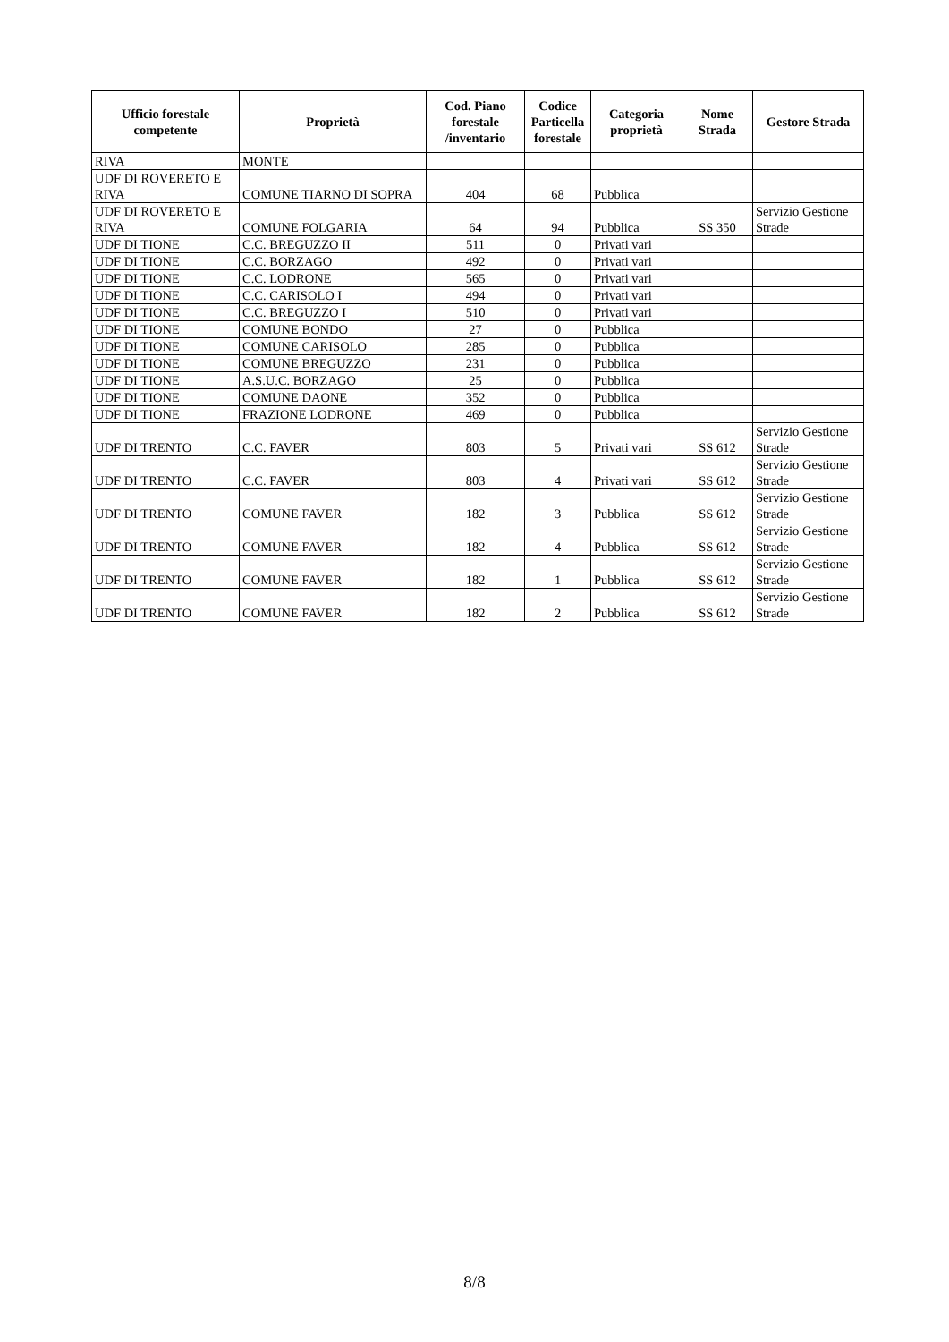| Ufficio forestale competente | Proprietà | Cod. Piano forestale /inventario | Codice Particella forestale | Categoria proprietà | Nome Strada | Gestore Strada |
| --- | --- | --- | --- | --- | --- | --- |
| RIVA | MONTE | | | | | |
| UDF DI ROVERETO E RIVA | COMUNE TIARNO DI SOPRA | 404 | 68 | Pubblica | | |
| UDF DI ROVERETO E RIVA | COMUNE FOLGARIA | 64 | 94 | Pubblica | SS 350 | Servizio Gestione Strade |
| UDF DI TIONE | C.C. BREGUZZO II | 511 | 0 | Privati vari | | |
| UDF DI TIONE | C.C. BORZAGO | 492 | 0 | Privati vari | | |
| UDF DI TIONE | C.C. LODRONE | 565 | 0 | Privati vari | | |
| UDF DI TIONE | C.C. CARISOLO I | 494 | 0 | Privati vari | | |
| UDF DI TIONE | C.C. BREGUZZO I | 510 | 0 | Privati vari | | |
| UDF DI TIONE | COMUNE BONDO | 27 | 0 | Pubblica | | |
| UDF DI TIONE | COMUNE CARISOLO | 285 | 0 | Pubblica | | |
| UDF DI TIONE | COMUNE BREGUZZO | 231 | 0 | Pubblica | | |
| UDF DI TIONE | A.S.U.C. BORZAGO | 25 | 0 | Pubblica | | |
| UDF DI TIONE | COMUNE DAONE | 352 | 0 | Pubblica | | |
| UDF DI TIONE | FRAZIONE LODRONE | 469 | 0 | Pubblica | | |
| UDF DI TRENTO | C.C. FAVER | 803 | 5 | Privati vari | SS 612 | Servizio Gestione Strade |
| UDF DI TRENTO | C.C. FAVER | 803 | 4 | Privati vari | SS 612 | Servizio Gestione Strade |
| UDF DI TRENTO | COMUNE FAVER | 182 | 3 | Pubblica | SS 612 | Servizio Gestione Strade |
| UDF DI TRENTO | COMUNE FAVER | 182 | 4 | Pubblica | SS 612 | Servizio Gestione Strade |
| UDF DI TRENTO | COMUNE FAVER | 182 | 1 | Pubblica | SS 612 | Servizio Gestione Strade |
| UDF DI TRENTO | COMUNE FAVER | 182 | 2 | Pubblica | SS 612 | Servizio Gestione Strade |
8/8